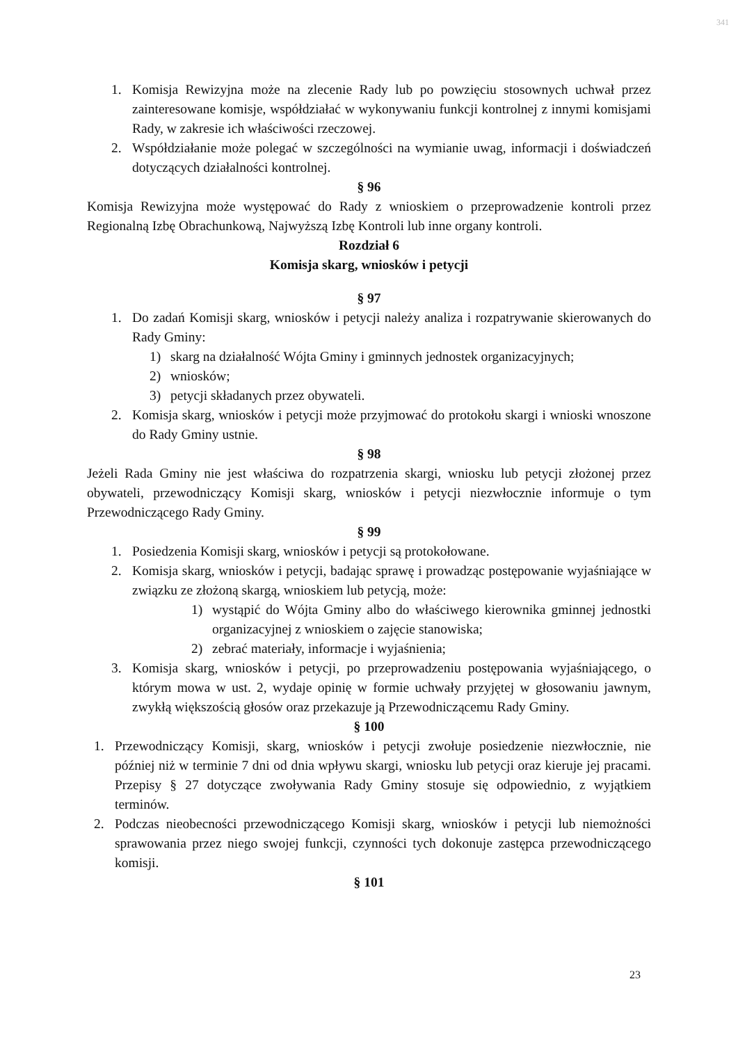341
1. Komisja Rewizyjna może na zlecenie Rady lub po powzięciu stosownych uchwał przez zainteresowane komisje, współdziałać w wykonywaniu funkcji kontrolnej z innymi komisjami Rady, w zakresie ich właściwości rzeczowej.
2. Współdziałanie może polegać w szczególności na wymianie uwag, informacji i doświadczeń dotyczących działalności kontrolnej.
§ 96
Komisja Rewizyjna może występować do Rady z wnioskiem o przeprowadzenie kontroli przez Regionalną Izbę Obrachunkową, Najwyższą Izbę Kontroli lub inne organy kontroli.
Rozdział 6
Komisja skarg, wniosków i petycji
§ 97
1. Do zadań Komisji skarg, wniosków i petycji należy analiza i rozpatrywanie skierowanych do Rady Gminy:
1) skarg na działalność Wójta Gminy i gminnych jednostek organizacyjnych;
2) wniosków;
3) petycji składanych przez obywateli.
2. Komisja skarg, wniosków i petycji może przyjmować do protokołu skargi i wnioski wnoszone do Rady Gminy ustnie.
§ 98
Jeżeli Rada Gminy nie jest właściwa do rozpatrzenia skargi, wniosku lub petycji złożonej przez obywateli, przewodniczący Komisji skarg, wniosków i petycji niezwłocznie informuje o tym Przewodniczącego Rady Gminy.
§ 99
1. Posiedzenia Komisji skarg, wniosków i petycji są protokołowane.
2. Komisja skarg, wniosków i petycji, badając sprawę i prowadząc postępowanie wyjaśniające w związku ze złożoną skargą, wnioskiem lub petycją, może:
1) wystąpić do Wójta Gminy albo do właściwego kierownika gminnej jednostki organizacyjnej z wnioskiem o zajęcie stanowiska;
2) zebrać materiały, informacje i wyjaśnienia;
3. Komisja skarg, wniosków i petycji, po przeprowadzeniu postępowania wyjaśniającego, o którym mowa w ust. 2, wydaje opinię w formie uchwały przyjętej w głosowaniu jawnym, zwykłą większością głosów oraz przekazuje ją Przewodniczącemu Rady Gminy.
§ 100
1. Przewodniczący Komisji, skarg, wniosków i petycji zwołuje posiedzenie niezwłocznie, nie później niż w terminie 7 dni od dnia wpływu skargi, wniosku lub petycji oraz kieruje jej pracami. Przepisy § 27 dotyczące zwoływania Rady Gminy stosuje się odpowiednio, z wyjątkiem terminów.
2. Podczas nieobecności przewodniczącego Komisji skarg, wniosków i petycji lub niemożności sprawowania przez niego swojej funkcji, czynności tych dokonuje zastępca przewodniczącego komisji.
§ 101
23